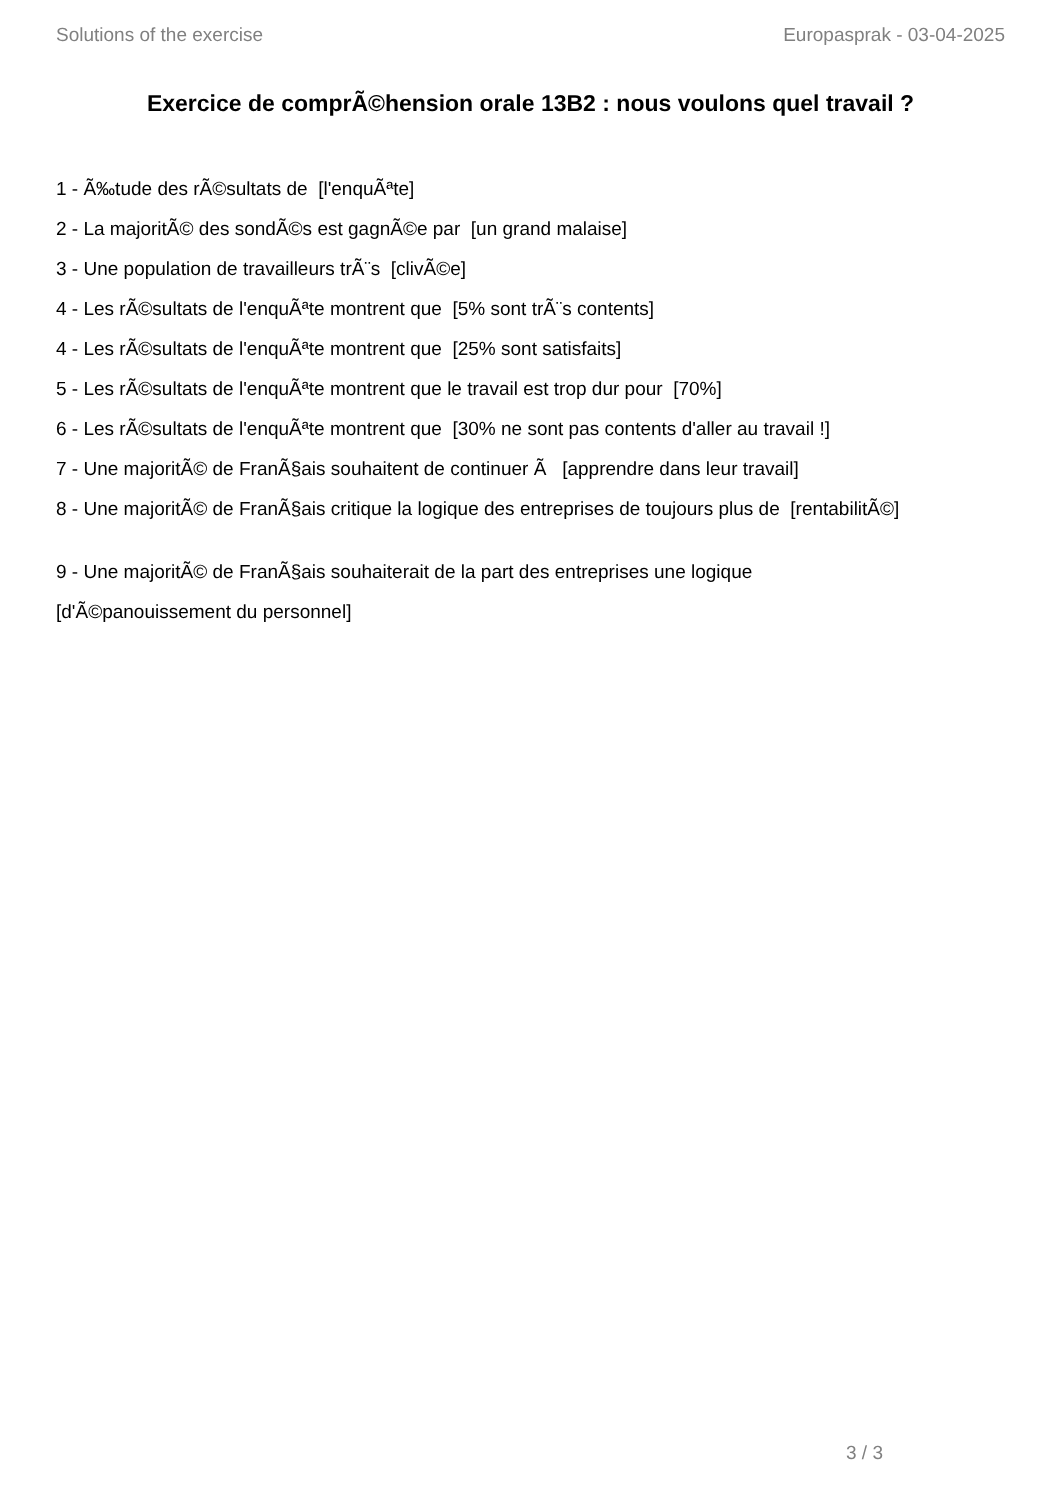Solutions of the exercise Europasprak - 03-04-2025
Exercice de comprÃ©hension orale 13B2 : nous voulons quel travail ?
1 - Ã‰tude des rÃ©sultats de [l'enquÃªte]
2 - La majoritÃ© des sondÃ©s est gagnÃ©e par [un grand malaise]
3 - Une population de travailleurs trÃ¨s [clivÃ©e]
4 - Les rÃ©sultats de l'enquÃªte montrent que [5% sont trÃ¨s contents]
4 - Les rÃ©sultats de l'enquÃªte montrent que [25% sont satisfaits]
5 - Les rÃ©sultats de l'enquÃªte montrent que le travail est trop dur pour [70%]
6 - Les rÃ©sultats de l'enquÃªte montrent que [30% ne sont pas contents d'aller au travail !]
7 - Une majoritÃ© de FranÃ§ais souhaitent de continuer Ã [apprendre dans leur travail]
8 - Une majoritÃ© de FranÃ§ais critique la logique des entreprises de toujours plus de [rentabilitÃ©]
9 - Une majoritÃ© de FranÃ§ais souhaiterait de la part des entreprises une logique
[d'Ã©panouissement du personnel]
3 / 3